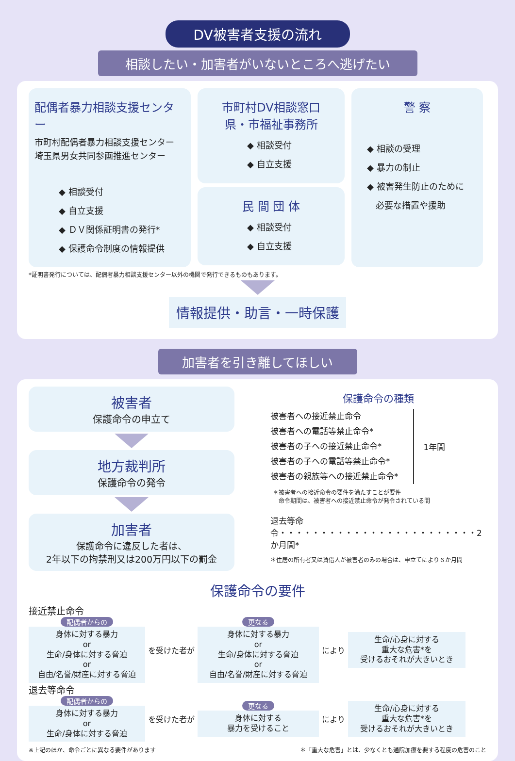DV被害者支援の流れ
相談したい・加害者がいないところへ逃げたい
配偶者暴力相談支援センター
市町村配偶者暴力相談支援センター
埼玉県男女共同参画推進センター
◆ 相談受付
◆ 自立支援
◆ ＤＶ関係証明書の発行*
◆ 保護命令制度の情報提供
市町村DV相談窓口
県・市福祉事務所
◆ 相談受付
◆ 自立支援
民 間 団 体
◆ 相談受付
◆ 自立支援
警 察
◆ 相談の受理
◆ 暴力の制止
◆ 被害発生防止のために
　必要な措置や援助
*証明書発行については、配偶者暴力相談支援センター以外の機関で発行できるものもあります。
情報提供・助言・一時保護
加害者を引き離してほしい
被害者
保護命令の申立て
地方裁判所
保護命令の発令
加害者
保護命令に違反した者は、
2年以下の拘禁刑又は200万円以下の罰金
保護命令の種類
被害者への接近禁止命令
被害者への電話等禁止命令*
被害者の子への接近禁止命令*
被害者の子への電話等禁止命令*
被害者の親族等への接近禁止命令*
1年間
＊被害者への接近命令の要件を満たすことが要件
　命令期間は、被害者への接近禁止命令が発令されている間
退去等命令・・・・・・・・・・・・・・・・・・・・・・・・2か月間*
＊住居の所有者又は賃借人が被害者のみの場合は、申立てにより６か月間
保護命令の要件
接近禁止命令
配偶者からの
身体に対する暴力
or
生命/身体に対する脅迫
or
自由/名誉/財産に対する脅迫
を受けた者が
更なる
身体に対する暴力
or
生命/身体に対する脅迫
or
自由/名誉/財産に対する脅迫
により
生命/心身に対する
重大な危害*を
受けるおそれが大きいとき
退去等命令
配偶者からの
身体に対する暴力
or
生命/身体に対する脅迫
を受けた者が
更なる
身体に対する
暴力を受けること
により
生命/心身に対する
重大な危害*を
受けるおそれが大きいとき
※上記のほか、命令ごとに異なる要件があります ＊「重大な危害」とは、少なくとも通院加療を要する程度の危害のこと